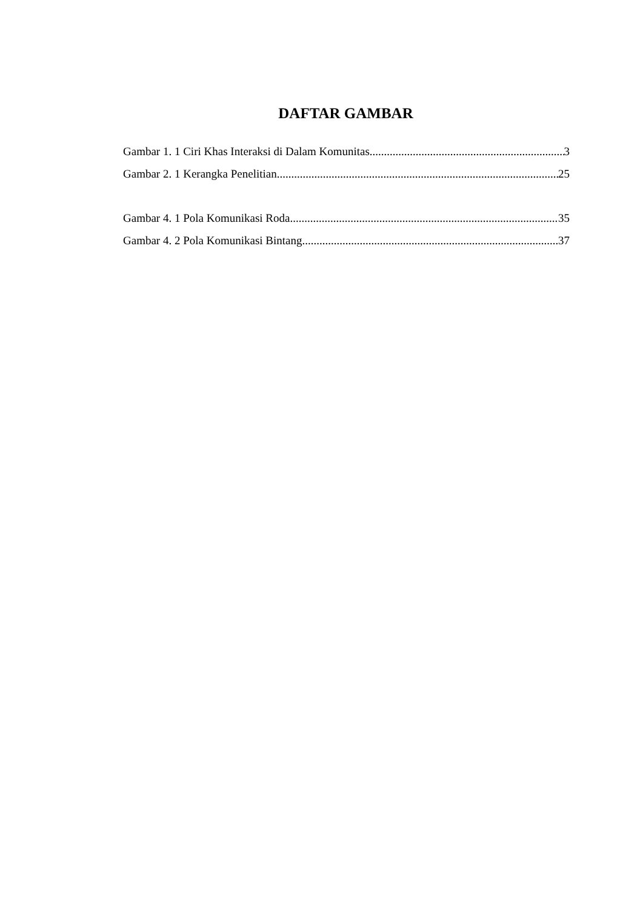DAFTAR GAMBAR
Gambar 1. 1 Ciri Khas Interaksi di Dalam Komunitas 3
Gambar 2. 1 Kerangka Penelitian 25
Gambar 4. 1 Pola Komunikasi Roda 35
Gambar 4. 2 Pola Komunikasi Bintang 37